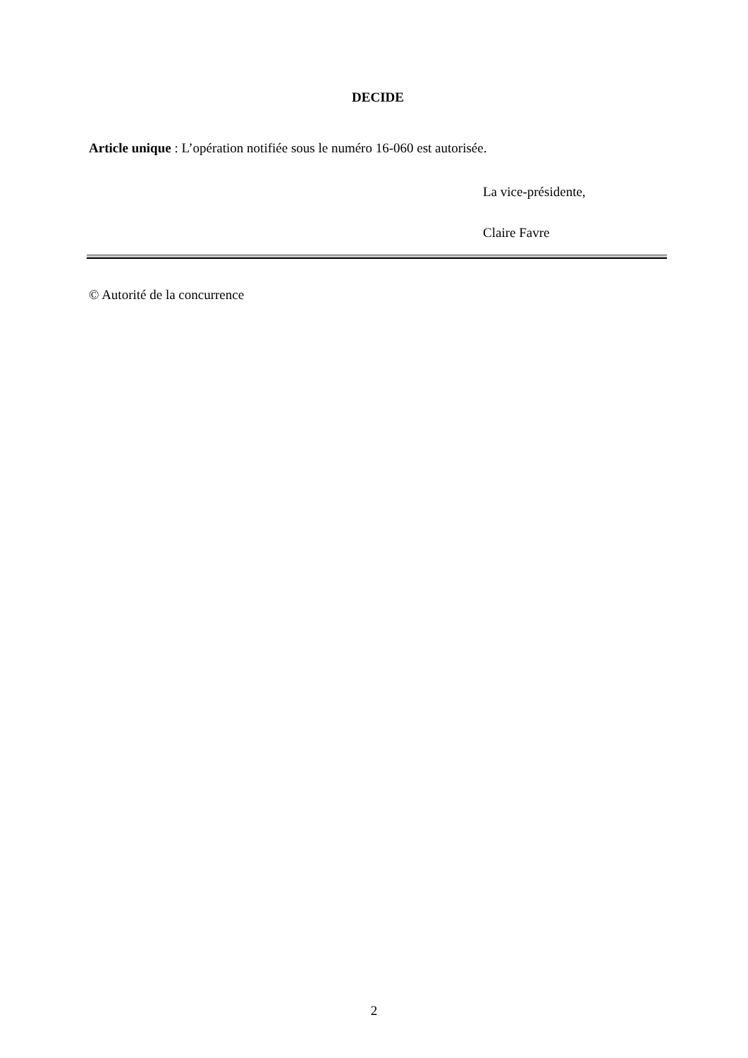DECIDE
Article unique : L’opération notifiée sous le numéro 16-060 est autorisée.
La vice-présidente,
Claire Favre
© Autorité de la concurrence
2